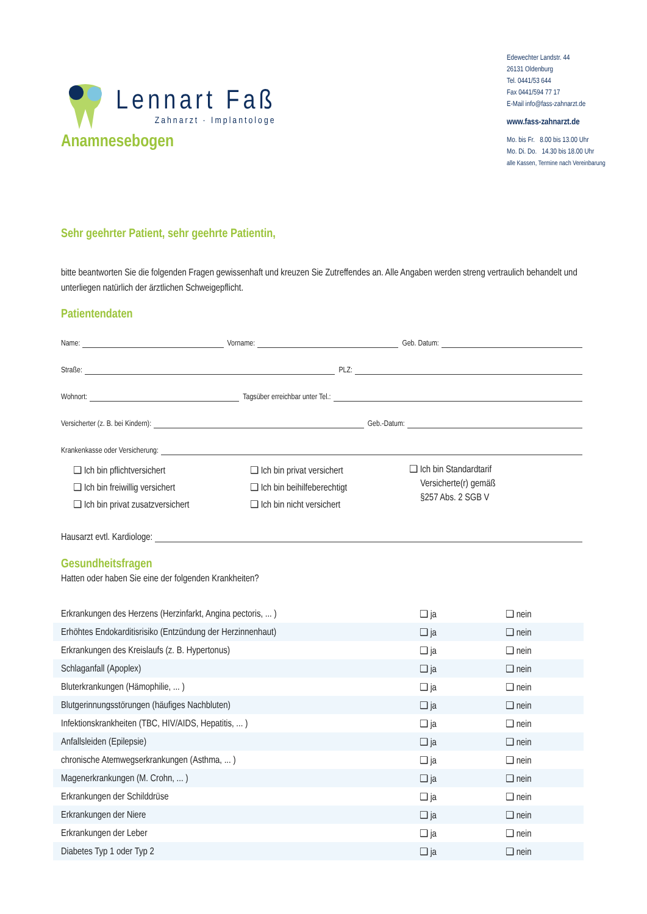Lennart Faß
Zahnarzt · Implantologe
Edewechter Landstr. 44
26131 Oldenburg
Tel. 0441/53 644
Fax 0441/594 77 17
E-Mail info@fass-zahnarzt.de
www.fass-zahnarzt.de
Mo. bis Fr. 8.00 bis 13.00 Uhr
Mo. Di. Do. 14.30 bis 18.00 Uhr
alle Kassen, Termine nach Vereinbarung
Anamnesebogen
Sehr geehrter Patient, sehr geehrte Patientin,
bitte beantworten Sie die folgenden Fragen gewissenhaft und kreuzen Sie Zutreffendes an. Alle Angaben werden streng vertraulich behandelt und unterliegen natürlich der ärztlichen Schweigepflicht.
Patientendaten
Name:
Vorname:
Geb. Datum:
Straße:
PLZ:
Wohnort:
Tagsüber erreichbar unter Tel.:
Versicherter (z. B. bei Kindern):
Geb.-Datum:
Krankenkasse oder Versicherung:
❑ Ich bin pflichtversichert
❑ Ich bin freiwillig versichert
❑ Ich bin privat zusatzversichert
❑ Ich bin privat versichert
❑ Ich bin beihilfeberechtigt
❑ Ich bin nicht versichert
❑ Ich bin Standardtarif
Versicherte(r) gemäß
§257 Abs. 2 SGB V
Hausarzt evtl. Kardiologe:
Gesundheitsfragen
Hatten oder haben Sie eine der folgenden Krankheiten?
| Erkrankungen des Herzens (Herzinfarkt, Angina pectoris, ... ) | ❑ ja | ❑ nein |
| Erhöhtes Endokarditisrisiko (Entzündung der Herzinnenhaut) | ❑ ja | ❑ nein |
| Erkrankungen des Kreislaufs (z. B. Hypertonus) | ❑ ja | ❑ nein |
| Schlaganfall (Apoplex) | ❑ ja | ❑ nein |
| Bluterkrankungen (Hämophilie, ... ) | ❑ ja | ❑ nein |
| Blutgerinnungsstörungen (häufiges Nachbluten) | ❑ ja | ❑ nein |
| Infektionskrankheiten (TBC, HIV/AIDS, Hepatitis, ... ) | ❑ ja | ❑ nein |
| Anfallsleiden (Epilepsie) | ❑ ja | ❑ nein |
| chronische Atemwegserkrankungen (Asthma, ... ) | ❑ ja | ❑ nein |
| Magenerkrankungen (M. Crohn, ... ) | ❑ ja | ❑ nein |
| Erkrankungen der Schilddrüse | ❑ ja | ❑ nein |
| Erkrankungen der Niere | ❑ ja | ❑ nein |
| Erkrankungen der Leber | ❑ ja | ❑ nein |
| Diabetes Typ 1 oder Typ 2 | ❑ ja | ❑ nein |